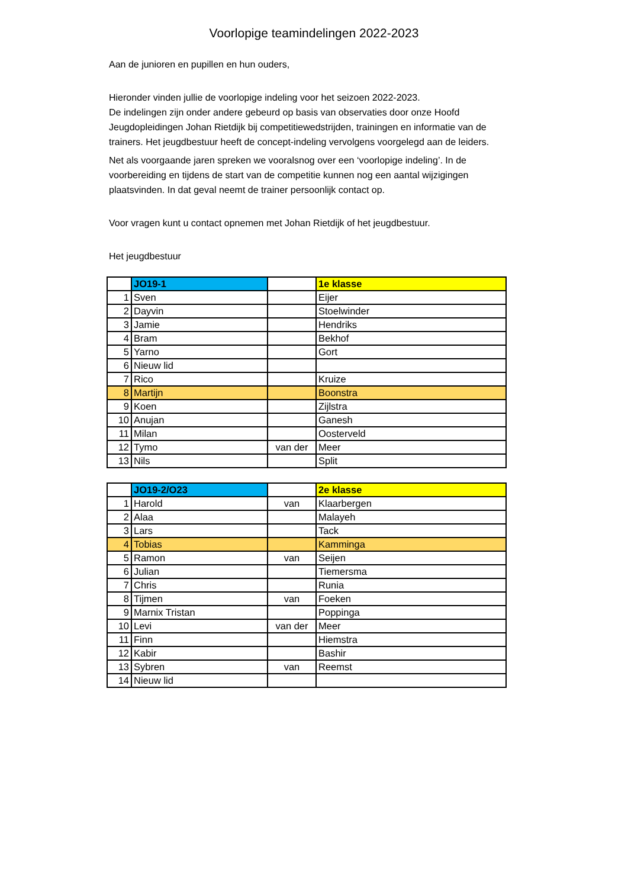Voorlopige teamindelingen 2022-2023
Aan de junioren en pupillen en hun ouders,
Hieronder vinden jullie de voorlopige indeling voor het seizoen 2022-2023.
De indelingen zijn onder andere gebeurd op basis van observaties door onze Hoofd Jeugdopleidingen Johan Rietdijk bij competitiewedstrijden, trainingen en informatie van de trainers. Het jeugdbestuur heeft de concept-indeling vervolgens voorgelegd aan de leiders.
Net als voorgaande jaren spreken we vooralsnog over een ‘voorlopige indeling’. In de voorbereiding en tijdens de start van de competitie kunnen nog een aantal wijzigingen plaatsvinden. In dat geval neemt de trainer persoonlijk contact op.
Voor vragen kunt u contact opnemen met Johan Rietdijk of het jeugdbestuur.
Het jeugdbestuur
| | JO19-1 | | 1e klasse |
| 1 | Sven | | Eijer |
| 2 | Dayvin | | Stoelwinder |
| 3 | Jamie | | Hendriks |
| 4 | Bram | | Bekhof |
| 5 | Yarno | | Gort |
| 6 | Nieuw lid | | |
| 7 | Rico | | Kruize |
| 8 | Martijn | | Boonstra |
| 9 | Koen | | Zijlstra |
| 10 | Anujan | | Ganesh |
| 11 | Milan | | Oosterveld |
| 12 | Tymo | van der | Meer |
| 13 | Nils | | Split |
| | JO19-2/O23 | | 2e klasse |
| 1 | Harold | van | Klaarbergen |
| 2 | Alaa | | Malayeh |
| 3 | Lars | | Tack |
| 4 | Tobias | | Kamminga |
| 5 | Ramon | van | Seijen |
| 6 | Julian | | Tiemersma |
| 7 | Chris | | Runia |
| 8 | Tijmen | van | Foeken |
| 9 | Marnix Tristan | | Poppinga |
| 10 | Levi | van der | Meer |
| 11 | Finn | | Hiemstra |
| 12 | Kabir | | Bashir |
| 13 | Sybren | van | Reemst |
| 14 | Nieuw lid | | |